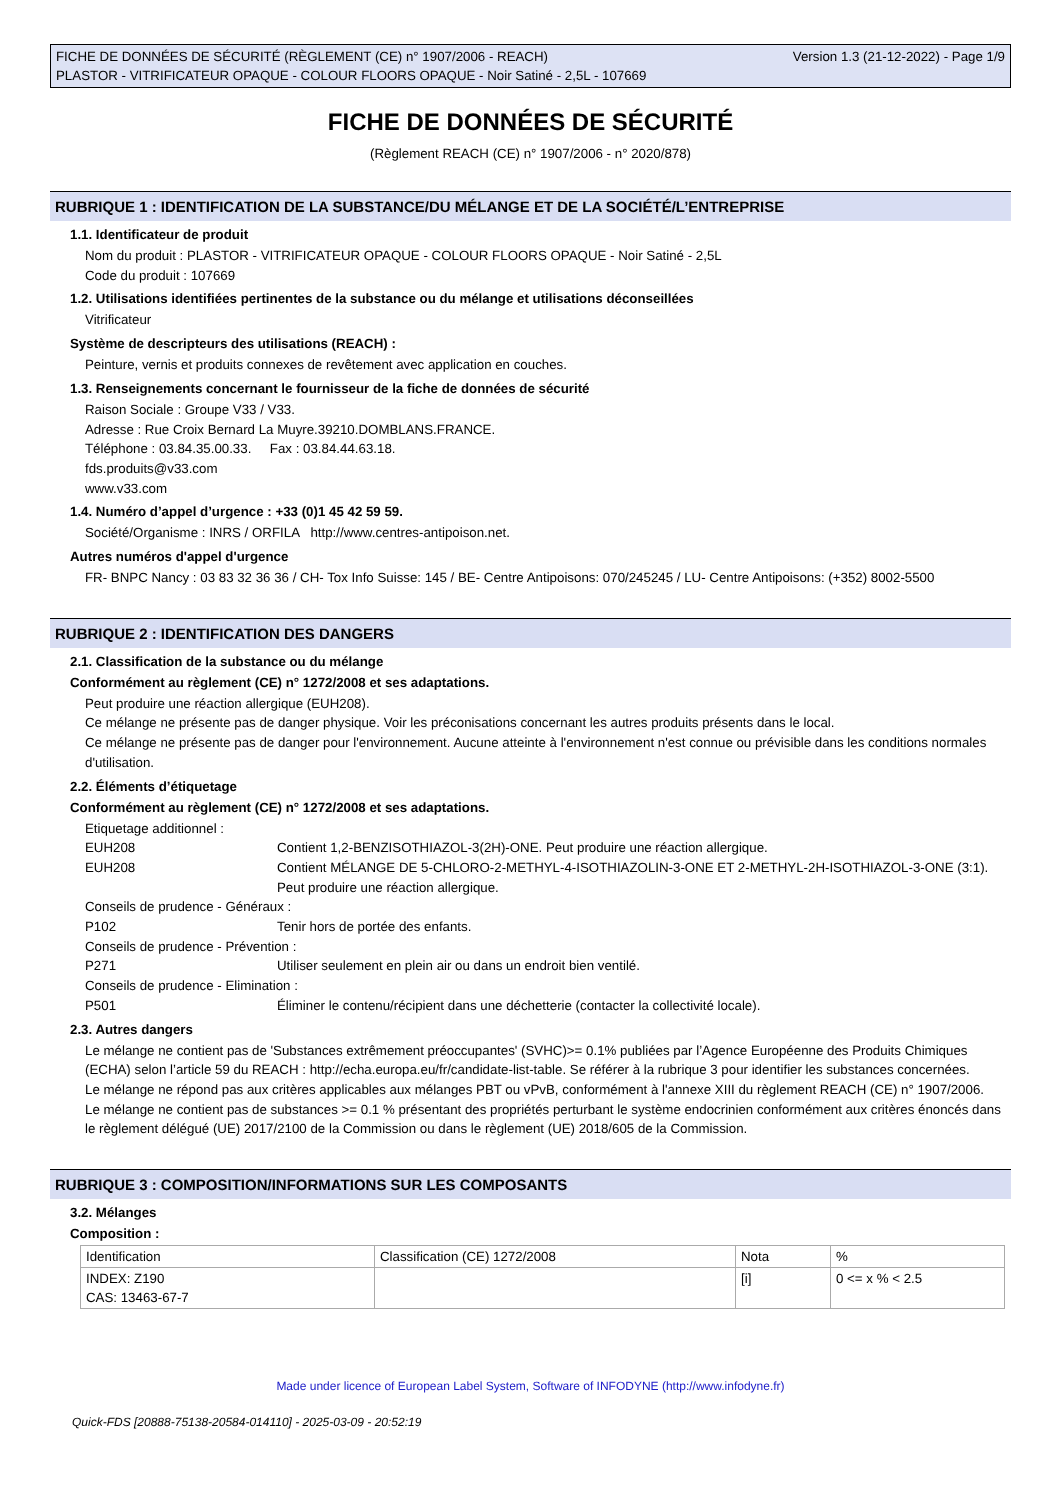FICHE DE DONNÉES DE SÉCURITÉ (RÈGLEMENT (CE) n° 1907/2006 - REACH)
PLASTOR - VITRIFICATEUR OPAQUE - COLOUR FLOORS OPAQUE - Noir Satiné - 2,5L - 107669
Version 1.3 (21-12-2022) - Page 1/9
FICHE DE DONNÉES DE SÉCURITÉ
(Règlement REACH (CE) n° 1907/2006 - n° 2020/878)
RUBRIQUE 1 : IDENTIFICATION DE LA SUBSTANCE/DU MÉLANGE ET DE LA SOCIÉTÉ/L’ENTREPRISE
1.1. Identificateur de produit
Nom du produit : PLASTOR - VITRIFICATEUR OPAQUE - COLOUR FLOORS OPAQUE - Noir Satiné - 2,5L
Code du produit : 107669
1.2. Utilisations identifiées pertinentes de la substance ou du mélange et utilisations déconseillées
Vitrificateur
Système de descripteurs des utilisations (REACH) :
Peinture, vernis et produits connexes de revêtement avec application en couches.
1.3. Renseignements concernant le fournisseur de la fiche de données de sécurité
Raison Sociale : Groupe V33 / V33.
Adresse : Rue Croix Bernard La Muyre.39210.DOMBLANS.FRANCE.
Téléphone : 03.84.35.00.33. Fax : 03.84.44.63.18.
fds.produits@v33.com
www.v33.com
1.4. Numéro d’appel d’urgence : +33 (0)1 45 42 59 59.
Société/Organisme : INRS / ORFILA http://www.centres-antipoison.net.
Autres numéros d'appel d'urgence
FR- BNPC Nancy : 03 83 32 36 36 / CH- Tox Info Suisse: 145 / BE- Centre Antipoisons: 070/245245 / LU- Centre Antipoisons: (+352) 8002-5500
RUBRIQUE 2 : IDENTIFICATION DES DANGERS
2.1. Classification de la substance ou du mélange
Conformément au règlement (CE) n° 1272/2008 et ses adaptations.
Peut produire une réaction allergique (EUH208).
Ce mélange ne présente pas de danger physique. Voir les préconisations concernant les autres produits présents dans le local.
Ce mélange ne présente pas de danger pour l'environnement. Aucune atteinte à l'environnement n'est connue ou prévisible dans les conditions normales d'utilisation.
2.2. Éléments d’étiquetage
Conformément au règlement (CE) n° 1272/2008 et ses adaptations.
Etiquetage additionnel :
EUH208 Contient 1,2-BENZISOTHIAZOL-3(2H)-ONE. Peut produire une réaction allergique.
EUH208 Contient MÉLANGE DE 5-CHLORO-2-METHYL-4-ISOTHIAZOLIN-3-ONE ET 2-METHYL-2H-ISOTHIAZOL-3-ONE (3:1). Peut produire une réaction allergique.
Conseils de prudence - Généraux :
P102 Tenir hors de portée des enfants.
Conseils de prudence - Prévention :
P271 Utiliser seulement en plein air ou dans un endroit bien ventilé.
Conseils de prudence - Elimination :
P501 Éliminer le contenu/récipient dans une déchetterie (contacter la collectivité locale).
2.3. Autres dangers
Le mélange ne contient pas de 'Substances extrêmement préoccupantes' (SVHC)>= 0.1% publiées par l’Agence Européenne des Produits Chimiques (ECHA) selon l’article 59 du REACH : http://echa.europa.eu/fr/candidate-list-table. Se référer à la rubrique 3 pour identifier les substances concernées.
Le mélange ne répond pas aux critères applicables aux mélanges PBT ou vPvB, conformément à l'annexe XIII du règlement REACH (CE) n° 1907/2006.
Le mélange ne contient pas de substances >= 0.1 % présentant des propriétés perturbant le système endocrinien conformément aux critères énoncés dans le règlement délégué (UE) 2017/2100 de la Commission ou dans le règlement (UE) 2018/605 de la Commission.
RUBRIQUE 3 : COMPOSITION/INFORMATIONS SUR LES COMPOSANTS
3.2. Mélanges
Composition :
| Identification | Classification (CE) 1272/2008 | Nota | % |
| --- | --- | --- | --- |
| INDEX: Z190 CAS: 13463-67-7 | | [i] | 0 <= x % < 2.5 |
Made under licence of European Label System, Software of INFODYNE (http://www.infodyne.fr)
Quick-FDS [20888-75138-20584-014110] - 2025-03-09 - 20:52:19